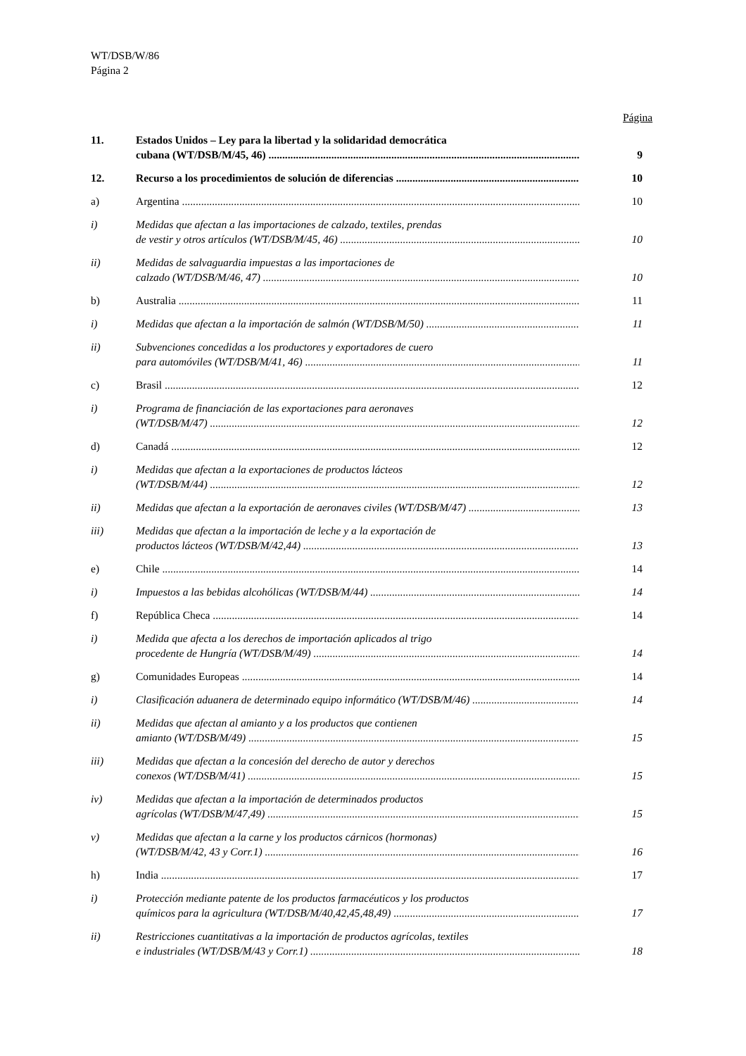WT/DSB/W/86
Página 2
Página
11. Estados Unidos – Ley para la libertad y la solidaridad democrática
cubana (WT/DSB/M/45, 46)
9
12. Recurso a los procedimientos de solución de diferencias 10
a) Argentina 10
i) Medidas que afectan a las importaciones de calzado, textiles, prendas
de vestir y otros artículos (WT/DSB/M/45, 46)
10
ii) Medidas de salvaguardia impuestas a las importaciones de
calzado (WT/DSB/M/46, 47)
10
b) Australia 11
i) Medidas que afectan a la importación de salmón (WT/DSB/M/50) 11
ii) Subvenciones concedidas a los productores y exportadores de cuero
para automóviles (WT/DSB/M/41, 46)
11
c) Brasil 12
i) Programa de financiación de las exportaciones para aeronaves
(WT/DSB/M/47)
12
d) Canadá 12
i) Medidas que afectan a la exportaciones de productos lácteos
(WT/DSB/M/44)
12
ii) Medidas que afectan a la exportación de aeronaves civiles (WT/DSB/M/47) 13
iii) Medidas que afectan a la importación de leche y a la exportación de
productos lácteos (WT/DSB/M/42,44)
13
e) Chile 14
i) Impuestos a las bebidas alcohólicas (WT/DSB/M/44) 14
f) República Checa 14
i) Medida que afecta a los derechos de importación aplicados al trigo
procedente de Hungría (WT/DSB/M/49)
14
g) Comunidades Europeas 14
i) Clasificación aduanera de determinado equipo informático (WT/DSB/M/46) 14
ii) Medidas que afectan al amianto y a los productos que contienen
amianto (WT/DSB/M/49)
15
iii) Medidas que afectan a la concesión del derecho de autor y derechos
conexos (WT/DSB/M/41)
15
iv) Medidas que afectan a la importación de determinados productos
agrícolas (WT/DSB/M/47,49)
15
v) Medidas que afectan a la carne y los productos cárnicos (hormonas)
(WT/DSB/M/42, 43 y Corr.1)
16
h) India 17
i) Protección mediante patente de los productos farmacéuticos y los productos
químicos para la agricultura (WT/DSB/M/40,42,45,48,49)
17
ii) Restricciones cuantitativas a la importación de productos agrícolas, textiles
e industriales (WT/DSB/M/43 y Corr.1)
18